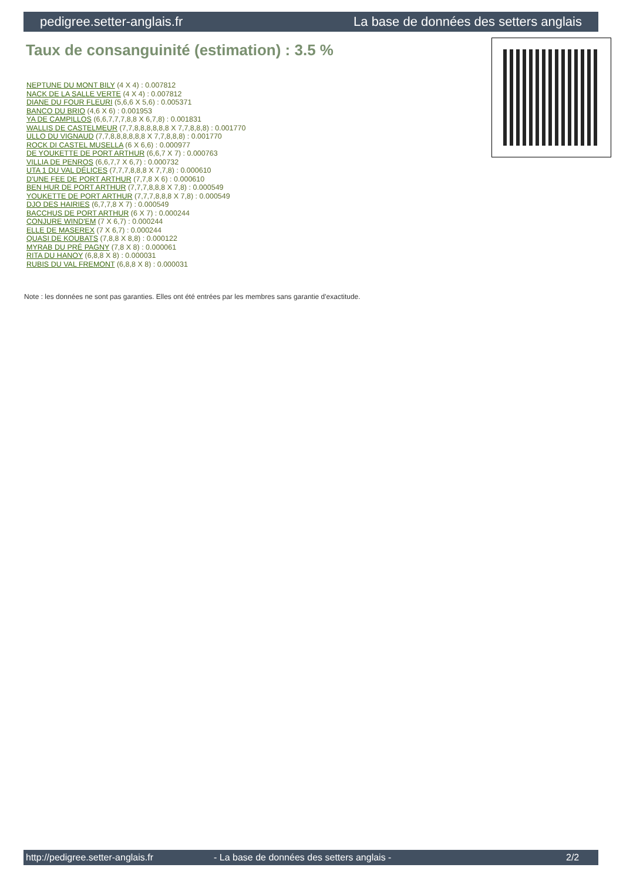pedigree.setter-anglais.fr La base de données des setters anglais
Taux de consanguinité (estimation) : 3.5 %
NEPTUNE DU MONT BILY (4 X 4) : 0.007812
NACK DE LA SALLE VERTE (4 X 4) : 0.007812
DIANE DU FOUR FLEURI (5,6,6 X 5,6) : 0.005371
BANCO DU BRIO (4,6 X 6) : 0.001953
YA DE CAMPILLOS (6,6,7,7,7,8,8 X 6,7,8) : 0.001831
WALLIS DE CASTELMEUR (7,7,8,8,8,8,8,8 X 7,7,8,8,8) : 0.001770
ULLO DU VIGNAUD (7,7,8,8,8,8,8,8 X 7,7,8,8,8) : 0.001770
ROCK DI CASTEL MUSELLA (6 X 6,6) : 0.000977
DE YOUKETTE DE PORT ARTHUR (6,6,7 X 7) : 0.000763
VILLIA DE PENROS (6,6,7,7 X 6,7) : 0.000732
UTA 1 DU VAL DÉLICES (7,7,7,8,8,8 X 7,7,8) : 0.000610
D'UNE FEE DE PORT ARTHUR (7,7,8 X 6) : 0.000610
BEN HUR DE PORT ARTHUR (7,7,7,8,8,8 X 7,8) : 0.000549
YOUKETTE DE PORT ARTHUR (7,7,7,8,8,8 X 7,8) : 0.000549
DJO DES HAIRIES (6,7,7,8 X 7) : 0.000549
BACCHUS DE PORT ARTHUR (6 X 7) : 0.000244
CONJURE WIND'EM (7 X 6,7) : 0.000244
ELLE DE MASEREX (7 X 6,7) : 0.000244
QUASI DE KOUBATS (7,8,8 X 8,8) : 0.000122
MYRAB DU PRÉ PAGNY (7,8 X 8) : 0.000061
RITA DU HANOY (6,8,8 X 8) : 0.000031
RUBIS DU VAL FREMONT (6,8,8 X 8) : 0.000031
Note : les données ne sont pas garanties. Elles ont été entrées par les membres sans garantie d'exactitude.
http://pedigree.setter-anglais.fr - La base de données des setters anglais - 2/2